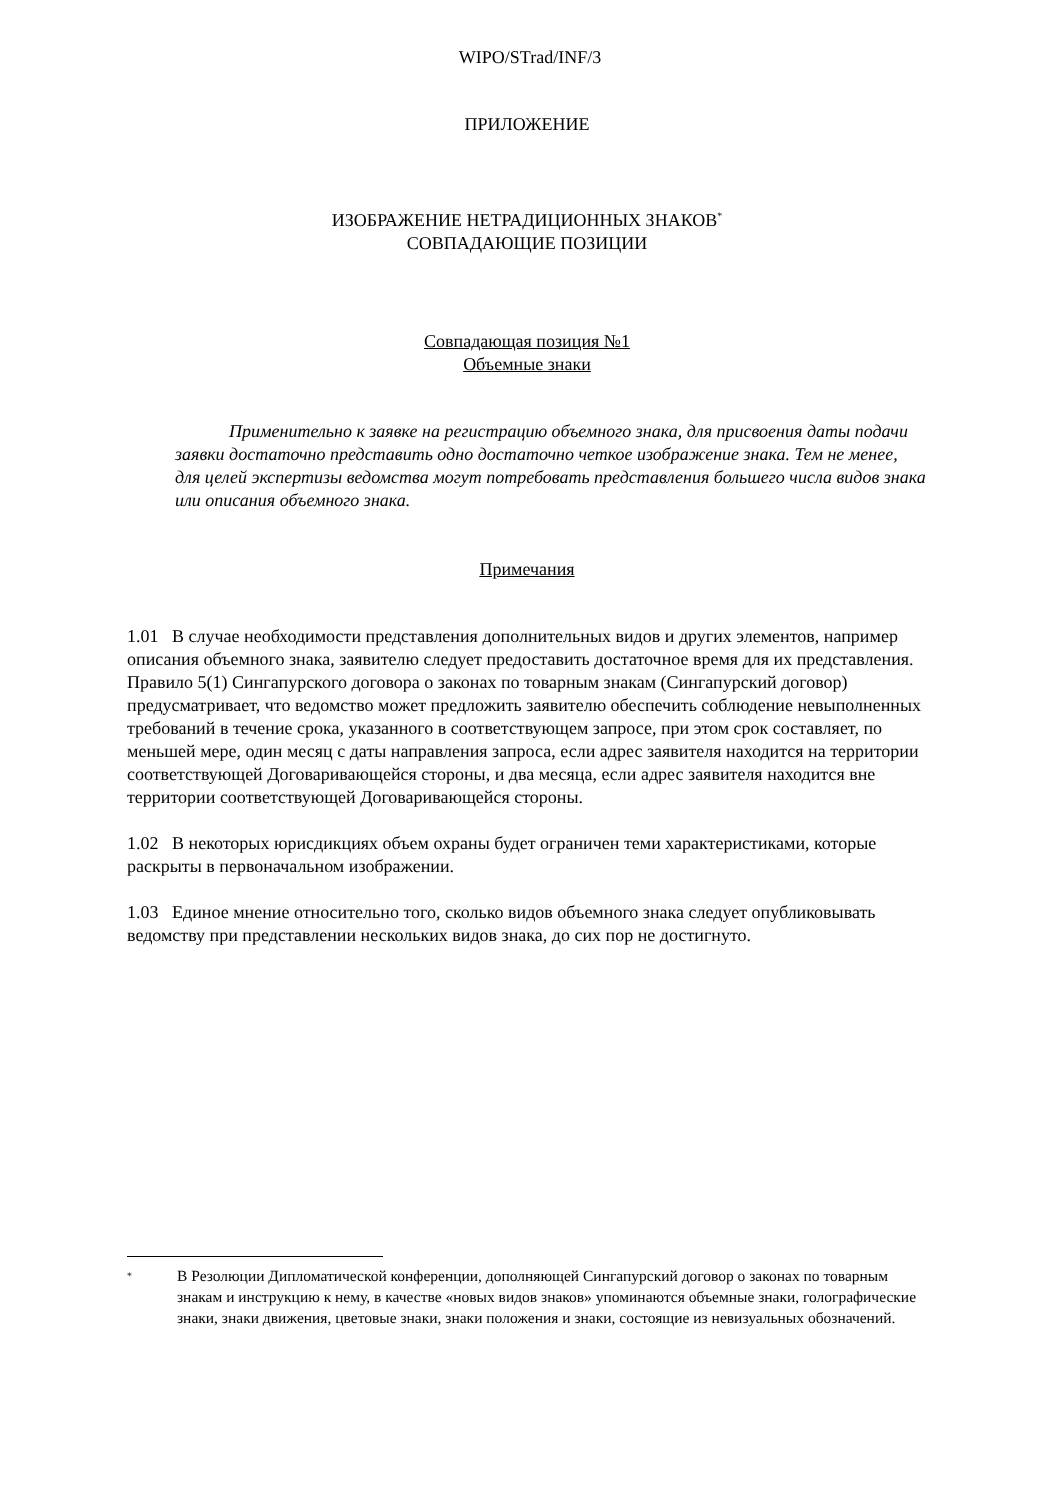WIPO/STrad/INF/3
ПРИЛОЖЕНИЕ
ИЗОБРАЖЕНИЕ НЕТРАДИЦИОННЫХ ЗНАКОВ<sup>*</sup>
СОВПАДАЮЩИЕ ПОЗИЦИИ
Совпадающая позиция №1
Объемные знаки
Применительно к заявке на регистрацию объемного знака, для присвоения даты подачи заявки достаточно представить одно достаточно четкое изображение знака. Тем не менее, для целей экспертизы ведомства могут потребовать представления большего числа видов знака или описания объемного знака.
Примечания
1.01 В случае необходимости представления дополнительных видов и других элементов, например описания объемного знака, заявителю следует предоставить достаточное время для их представления. Правило 5(1) Сингапурского договора о законах по товарным знакам (Сингапурский договор) предусматривает, что ведомство может предложить заявителю обеспечить соблюдение невыполненных требований в течение срока, указанного в соответствующем запросе, при этом срок составляет, по меньшей мере, один месяц с даты направления запроса, если адрес заявителя находится на территории соответствующей Договаривающейся стороны, и два месяца, если адрес заявителя находится вне территории соответствующей Договаривающейся стороны.
1.02 В некоторых юрисдикциях объем охраны будет ограничен теми характеристиками, которые раскрыты в первоначальном изображении.
1.03 Единое мнение относительно того, сколько видов объемного знака следует опубликовывать ведомству при представлении нескольких видов знака, до сих пор не достигнуто.
<sup>*</sup>
В Резолюции Дипломатической конференции, дополняющей Сингапурский договор о законах по товарным знакам и инструкцию к нему, в качестве «новых видов знаков» упоминаются объемные знаки, голографические знаки, знаки движения, цветовые знаки, знаки положения и знаки, состоящие из невизуальных обозначений.